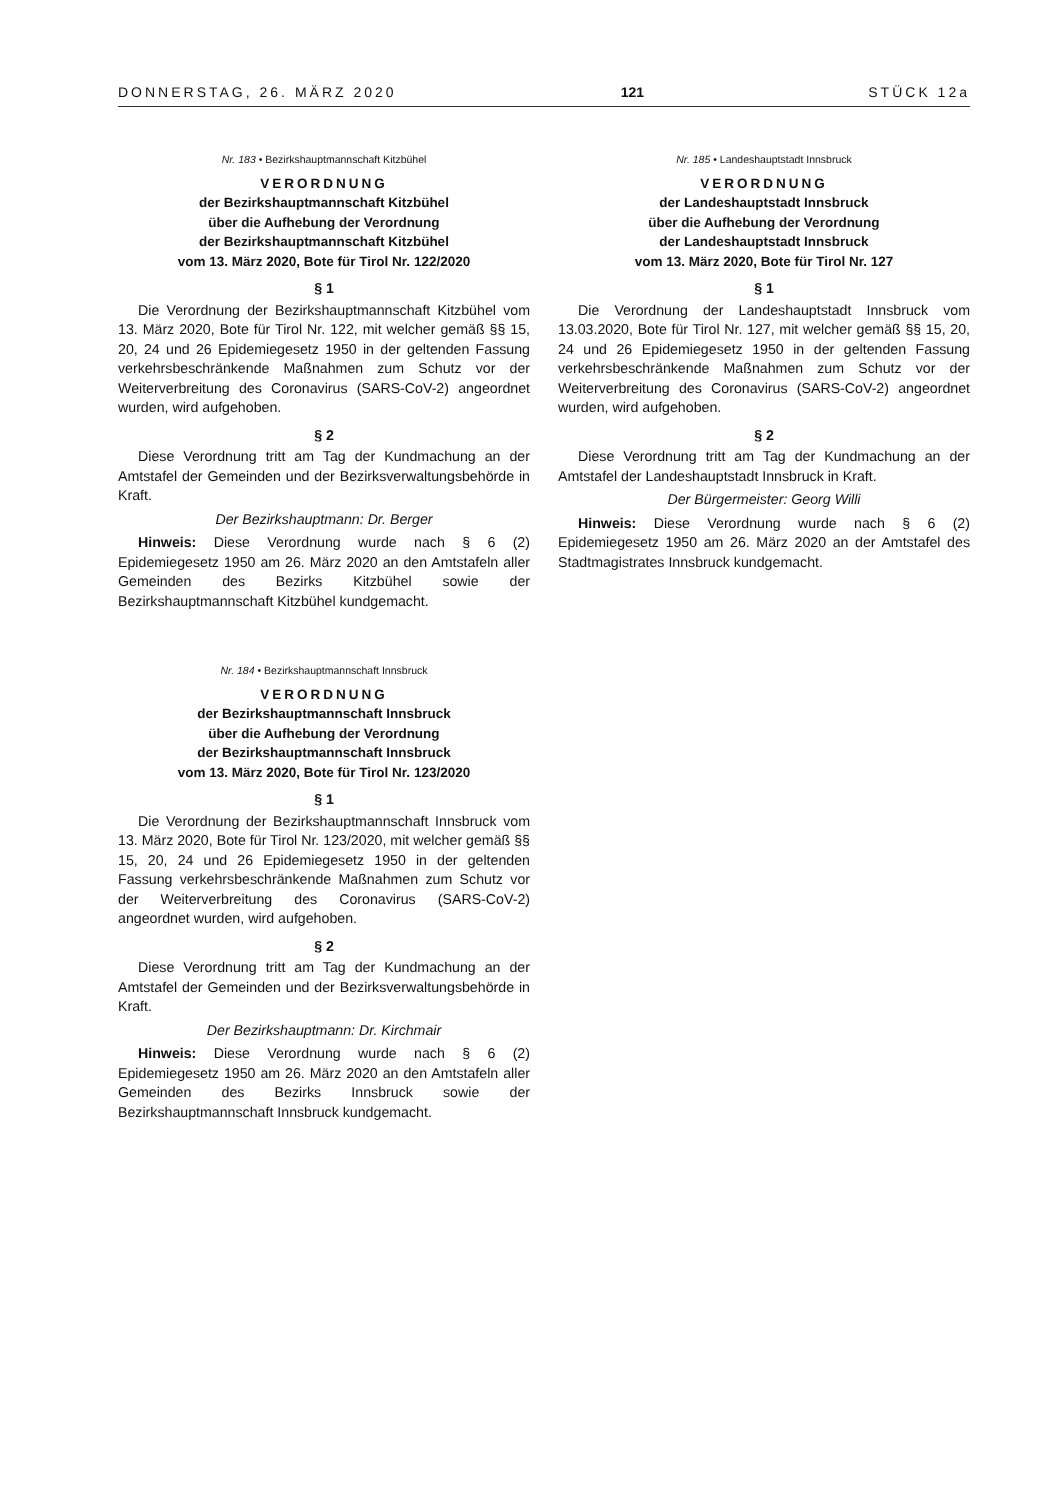DONNERSTAG, 26. MÄRZ 2020 121 STÜCK 12a
Nr. 183 • Bezirkshauptmannschaft Kitzbühel
VERORDNUNG
der Bezirkshauptmannschaft Kitzbühel
über die Aufhebung der Verordnung
der Bezirkshauptmannschaft Kitzbühel
vom 13. März 2020, Bote für Tirol Nr. 122/2020
§ 1
Die Verordnung der Bezirkshauptmannschaft Kitzbühel vom 13. März 2020, Bote für Tirol Nr. 122, mit welcher gemäß §§ 15, 20, 24 und 26 Epidemiegesetz 1950 in der geltenden Fassung verkehrsbeschränkende Maßnahmen zum Schutz vor der Weiterverbreitung des Coronavirus (SARS-CoV-2) angeordnet wurden, wird aufgehoben.
§ 2
Diese Verordnung tritt am Tag der Kundmachung an der Amtstafel der Gemeinden und der Bezirksverwaltungsbehörde in Kraft.
Der Bezirkshauptmann: Dr. Berger
Hinweis: Diese Verordnung wurde nach § 6 (2) Epidemiegesetz 1950 am 26. März 2020 an den Amtstafeln aller Gemeinden des Bezirks Kitzbühel sowie der Bezirkshauptmannschaft Kitzbühel kundgemacht.
Nr. 184 • Bezirkshauptmannschaft Innsbruck
VERORDNUNG
der Bezirkshauptmannschaft Innsbruck
über die Aufhebung der Verordnung
der Bezirkshauptmannschaft Innsbruck
vom 13. März 2020, Bote für Tirol Nr. 123/2020
§ 1
Die Verordnung der Bezirkshauptmannschaft Innsbruck vom 13. März 2020, Bote für Tirol Nr. 123/2020, mit welcher gemäß §§ 15, 20, 24 und 26 Epidemiegesetz 1950 in der geltenden Fassung verkehrsbeschränkende Maßnahmen zum Schutz vor der Weiterverbreitung des Coronavirus (SARS-CoV-2) angeordnet wurden, wird aufgehoben.
§ 2
Diese Verordnung tritt am Tag der Kundmachung an der Amtstafel der Gemeinden und der Bezirksverwaltungsbehörde in Kraft.
Der Bezirkshauptmann: Dr. Kirchmair
Hinweis: Diese Verordnung wurde nach § 6 (2) Epidemiegesetz 1950 am 26. März 2020 an den Amtstafeln aller Gemeinden des Bezirks Innsbruck sowie der Bezirkshauptmannschaft Innsbruck kundgemacht.
Nr. 185 • Landeshauptstadt Innsbruck
VERORDNUNG
der Landeshauptstadt Innsbruck
über die Aufhebung der Verordnung
der Landeshauptstadt Innsbruck
vom 13. März 2020, Bote für Tirol Nr. 127
§ 1
Die Verordnung der Landeshauptstadt Innsbruck vom 13.03.2020, Bote für Tirol Nr. 127, mit welcher gemäß §§ 15, 20, 24 und 26 Epidemiegesetz 1950 in der geltenden Fassung verkehrsbeschränkende Maßnahmen zum Schutz vor der Weiterverbreitung des Coronavirus (SARS-CoV-2) angeordnet wurden, wird aufgehoben.
§ 2
Diese Verordnung tritt am Tag der Kundmachung an der Amtstafel der Landeshauptstadt Innsbruck in Kraft.
Der Bürgermeister: Georg Willi
Hinweis: Diese Verordnung wurde nach § 6 (2) Epidemiegesetz 1950 am 26. März 2020 an der Amtstafel des Stadtmagistrates Innsbruck kundgemacht.